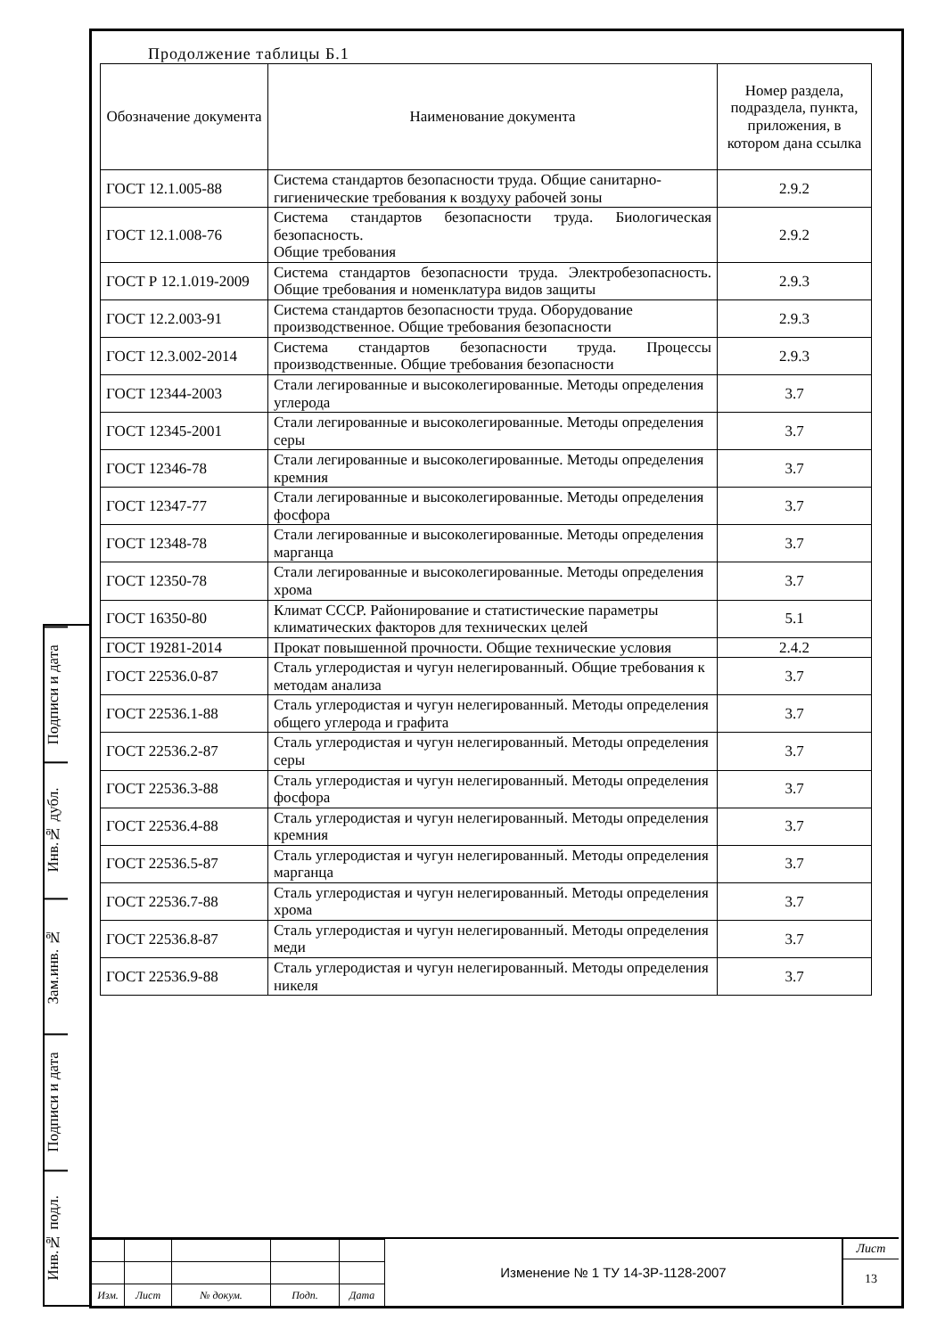Подписи и дата
Инв.№ дубл.
Зам.инв. №
Подписи и дата
Инв.№ подл.
Продолжение таблицы Б.1
| Обозначение документа | Наименование документа | Номер раздела, подраздела, пункта, приложения, в котором дана ссылка |
| --- | --- | --- |
| ГОСТ 12.1.005-88 | Система стандартов безопасности труда. Общие санитарно-гигиенические требования к воздуху рабочей зоны | 2.9.2 |
| ГОСТ 12.1.008-76 | Система стандартов безопасности труда. Биологическая безопасность. Общие требования | 2.9.2 |
| ГОСТ Р 12.1.019-2009 | Система стандартов безопасности труда. Электробезопасность. Общие требования и номенклатура видов защиты | 2.9.3 |
| ГОСТ 12.2.003-91 | Система стандартов безопасности труда. Оборудование производственное. Общие требования безопасности | 2.9.3 |
| ГОСТ 12.3.002-2014 | Система стандартов безопасности труда. Процессы производственные. Общие требования безопасности | 2.9.3 |
| ГОСТ 12344-2003 | Стали легированные и высоколегированные. Методы определения углерода | 3.7 |
| ГОСТ 12345-2001 | Стали легированные и высоколегированные. Методы определения серы | 3.7 |
| ГОСТ 12346-78 | Стали легированные и высоколегированные. Методы определения кремния | 3.7 |
| ГОСТ 12347-77 | Стали легированные и высоколегированные. Методы определения фосфора | 3.7 |
| ГОСТ 12348-78 | Стали легированные и высоколегированные. Методы определения марганца | 3.7 |
| ГОСТ 12350-78 | Стали легированные и высоколегированные. Методы определения хрома | 3.7 |
| ГОСТ 16350-80 | Климат СССР. Районирование и статистические параметры климатических факторов для технических целей | 5.1 |
| ГОСТ 19281-2014 | Прокат повышенной прочности. Общие технические условия | 2.4.2 |
| ГОСТ 22536.0-87 | Сталь углеродистая и чугун нелегированный. Общие требования к методам анализа | 3.7 |
| ГОСТ 22536.1-88 | Сталь углеродистая и чугун нелегированный. Методы определения общего углерода и графита | 3.7 |
| ГОСТ 22536.2-87 | Сталь углеродистая и чугун нелегированный. Методы определения серы | 3.7 |
| ГОСТ 22536.3-88 | Сталь углеродистая и чугун нелегированный. Методы определения фосфора | 3.7 |
| ГОСТ 22536.4-88 | Сталь углеродистая и чугун нелегированный. Методы определения кремния | 3.7 |
| ГОСТ 22536.5-87 | Сталь углеродистая и чугун нелегированный. Методы определения марганца | 3.7 |
| ГОСТ 22536.7-88 | Сталь углеродистая и чугун нелегированный. Методы определения хрома | 3.7 |
| ГОСТ 22536.8-87 | Сталь углеродистая и чугун нелегированный. Методы определения меди | 3.7 |
| ГОСТ 22536.9-88 | Сталь углеродистая и чугун нелегированный. Методы определения никеля | 3.7 |
| Изм. | Лист | № докум. | Подп. | Дата |
Изменение № 1 ТУ 14-3Р-1128-2007
Лист
13